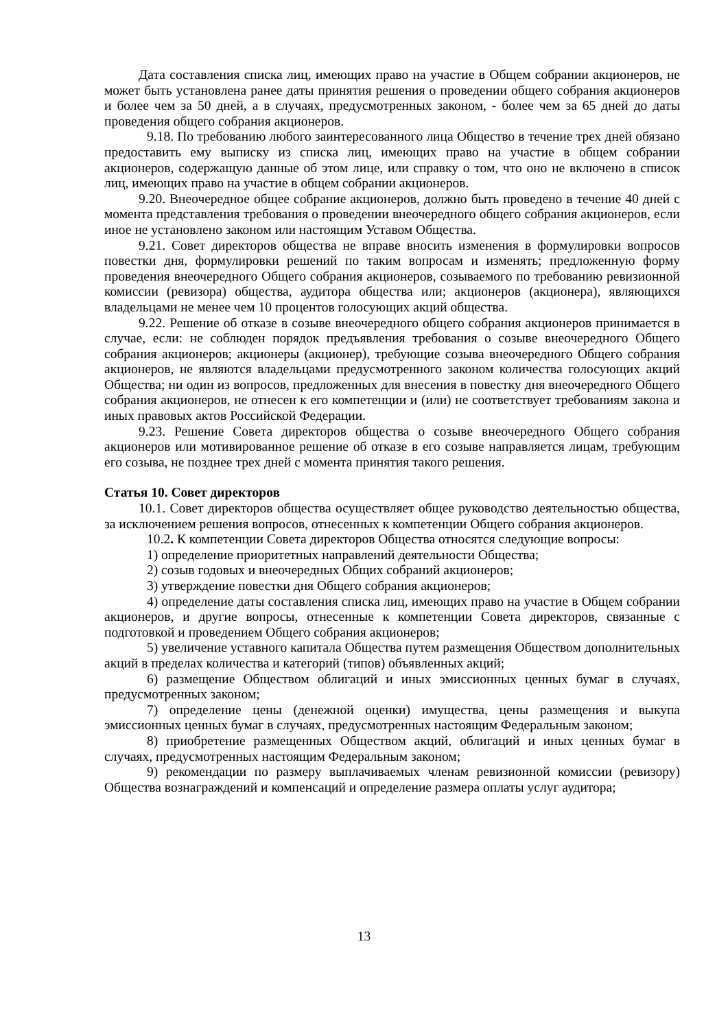Дата составления списка лиц, имеющих право на участие в Общем собрании акционеров, не может быть установлена ранее даты принятия решения о проведении общего собрания акционеров и более чем за 50 дней, а в случаях, предусмотренных законом, - более чем за 65 дней до даты проведения общего собрания акционеров.
9.18. По требованию любого заинтересованного лица Общество в течение трех дней обязано предоставить ему выписку из списка лиц, имеющих право на участие в общем собрании акционеров, содержащую данные об этом лице, или справку о том, что оно не включено в список лиц, имеющих право на участие в общем собрании акционеров.
9.20. Внеочередное общее собрание акционеров, должно быть проведено в течение 40 дней с момента представления требования о проведении внеочередного общего собрания акционеров, если иное не установлено законом или настоящим Уставом Общества.
9.21. Совет директоров общества не вправе вносить изменения в формулировки вопросов повестки дня, формулировки решений по таким вопросам и изменять; предложенную форму проведения внеочередного Общего собрания акционеров, созываемого по требованию ревизионной комиссии (ревизора) общества, аудитора общества или; акционеров (акционера), являющихся владельцами не менее чем 10 процентов голосующих акций общества.
9.22. Решение об отказе в созыве внеочередного общего собрания акционеров принимается в случае, если: не соблюден порядок предъявления требования о созыве внеочередного Общего собрания акционеров; акционеры (акционер), требующие созыва внеочередного Общего собрания акционеров, не являются владельцами предусмотренного законом количества голосующих акций Общества; ни один из вопросов, предложенных для внесения в повестку дня внеочередного Общего собрания акционеров, не отнесен к его компетенции и (или) не соответствует требованиям закона и иных правовых актов Российской Федерации.
9.23. Решение Совета директоров общества о созыве внеочередного Общего собрания акционеров или мотивированное решение об отказе в его созыве направляется лицам, требующим его созыва, не позднее трех дней с момента принятия такого решения.
Статья 10. Совет директоров
10.1. Совет директоров общества осуществляет общее руководство деятельностью общества, за исключением решения вопросов, отнесенных к компетенции Общего собрания акционеров.
10.2. К компетенции Совета директоров Общества относятся следующие вопросы:
1) определение приоритетных направлений деятельности Общества;
2) созыв годовых и внеочередных Общих собраний акционеров;
3) утверждение повестки дня Общего собрания акционеров;
4) определение даты составления списка лиц, имеющих право на участие в Общем собрании акционеров, и другие вопросы, отнесенные к компетенции Совета директоров, связанные с подготовкой и проведением Общего собрания акционеров;
5) увеличение уставного капитала Общества путем размещения Обществом дополнительных акций в пределах количества и категорий (типов) объявленных акций;
6) размещение Обществом облигаций и иных эмиссионных ценных бумаг в случаях, предусмотренных законом;
7) определение цены (денежной оценки) имущества, цены размещения и выкупа эмиссионных ценных бумаг в случаях, предусмотренных настоящим Федеральным законом;
8) приобретение размещенных Обществом акций, облигаций и иных ценных бумаг в случаях, предусмотренных настоящим Федеральным законом;
9) рекомендации по размеру выплачиваемых членам ревизионной комиссии (ревизору) Общества вознаграждений и компенсаций и определение размера оплаты услуг аудитора;
13